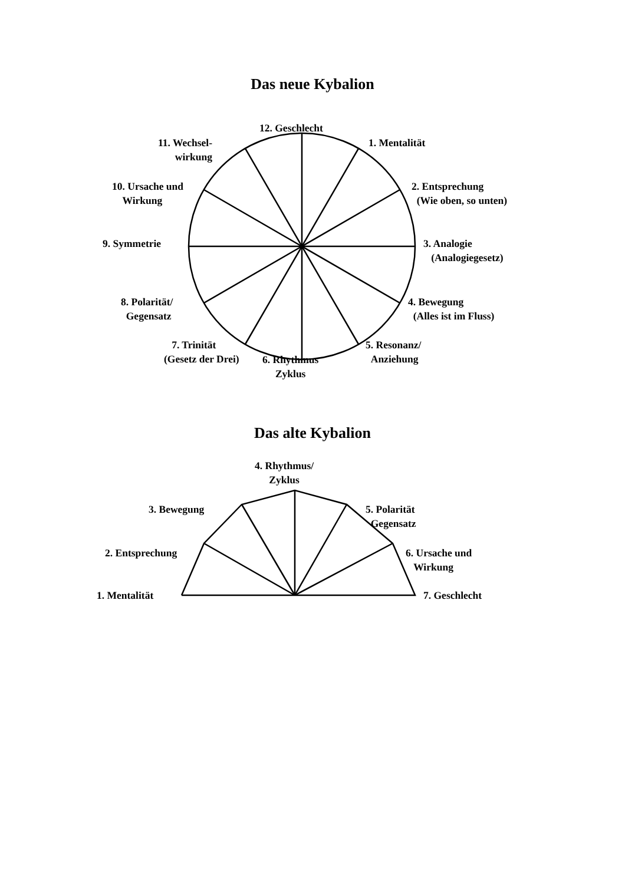Das neue Kybalion
12. Geschlecht
11. Wechsel-
wirkung
1. Mentalität
10. Ursache und
Wirkung
2. Entsprechung
(Wie oben, so unten)
9. Symmetrie
3. Analogie
(Analogiegesetz)
8. Polarität/
Gegensatz
4. Bewegung
(Alles ist im Fluss)
7. Trinität
(Gesetz der Drei)
6. Rhythmus
Zyklus
5. Resonanz/
Anziehung
Das alte Kybalion
4. Rhythmus/
Zyklus
3. Bewegung
5. Polarität
Gegensatz
2. Entsprechung
6. Ursache und
Wirkung
1. Mentalität 7. Geschlecht